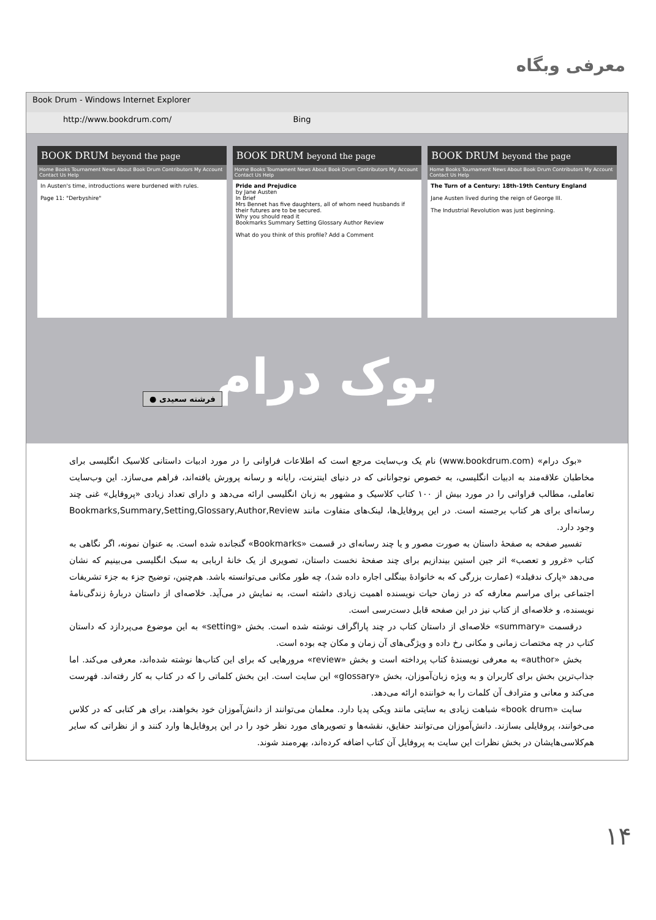معرفی وبگاه
Book Drum - Windows Internet Explorer
http://www.bookdrum.com/ Bing
BOOK DRUM beyond the page
Home Books Tournament News About Book Drum Contributors My Account Contact Us Help
In Austen's time, introductions were burdened with rules.
Page 11: "Derbyshire"
BOOK DRUM beyond the page
Home Books Tournament News About Book Drum Contributors My Account Contact Us Help
Pride and Prejudice
by Jane Austen
In Brief
Mrs Bennet has five daughters, all of whom need husbands if their futures are to be secured.
Why you should read it
Bookmarks Summary Setting Glossary Author Review
What do you think of this profile? Add a Comment
BOOK DRUM beyond the page
Home Books Tournament News About Book Drum Contributors My Account Contact Us Help
The Turn of a Century: 18th-19th Century England
Jane Austen lived during the reign of George III.
The Industrial Revolution was just beginning.
بوک درام
● فرشته سعیدی
«بوک درام» (www.bookdrum.com) نام یک وب‌سایت مرجع است که اطلاعات فراوانی را در مورد ادبیات داستانی کلاسیک انگلیسی برای مخاطبان علاقه‌مند به ادبیات انگلیسی، به خصوص نوجوانانی که در دنیای اینترنت، رایانه و رسانه پرورش یافته‌اند، فراهم می‌سازد. این وب‌سایت تعاملی، مطالب فراوانی را در مورد بیش از ۱۰۰ کتاب کلاسیک و مشهور به زبان انگلیسی ارائه می‌دهد و دارای تعداد زیادی «پروفایل» غنی چند رسانه‌ای برای هر کتاب برجسته است. در این پروفایل‌ها، لینک‌های متفاوت مانند Bookmarks,Summary,Setting,Glossary,Author,Review وجود دارد.
تفسیر صفحه به صفحهٔ داستان به صورت مصور و یا چند رسانه‌ای در قسمت «Bookmarks» گنجانده شده است. به عنوان نمونه، اگر نگاهی به کتاب «غرور و تعصب» اثر جین استین بیندازیم برای چند صفحهٔ نخست داستان، تصویری از یک خانهٔ اربابی به سبک انگلیسی می‌بینیم که نشان می‌دهد «پارک ندفیلد» (عمارت بزرگی که به خانوادهٔ بینگلی اجاره داده شد)، چه طور مکانی می‌توانسته باشد. هم‌چنین، توضیح جزء به جزء تشریفات اجتماعی برای مراسم معارفه که در زمان حیات نویسنده اهمیت زیادی داشته است، به نمایش در می‌آید. خلاصه‌ای از داستان دربارهٔ زندگی‌نامهٔ نویسنده، و خلاصه‌ای از کتاب نیز در این صفحه قابل دست‌رسی است.
درقسمت «summary» خلاصه‌ای از داستان کتاب در چند پاراگراف نوشته شده است. بخش «setting» به این موضوع می‌پردازد که داستان کتاب در چه مختصات زمانی و مکانی رخ داده و ویژگی‌های آن زمان و مکان چه بوده است.
بخش «author» به معرفی نویسندهٔ کتاب پرداخته است و بخش «review» مرورهایی که برای این کتاب‌ها نوشته شده‌اند، معرفی می‌کند. اما جذاب‌ترین بخش برای کاربران و به ویژه زبان‌آموزان، بخش «glossary» این سایت است. این بخش کلماتی را که در کتاب به کار رفته‌اند. فهرست می‌کند و معانی و مترادف آن کلمات را به خواننده ارائه می‌دهد.
سایت «book drum» شباهت زیادی به سایتی مانند ویکی پدیا دارد. معلمان می‌توانند از دانش‌آموزان خود بخواهند، برای هر کتابی که در کلاس می‌خوانند، پروفایلی بسازند. دانش‌آموزان می‌توانند حقایق، نقشه‌ها و تصویرهای مورد نظر خود را در این پروفایل‌ها وارد کنند و از نظراتی که سایر هم‌کلاسی‌هایشان در بخش نظرات این سایت به پروفایل آن کتاب اضافه کرده‌اند، بهره‌مند شوند.
۱۴